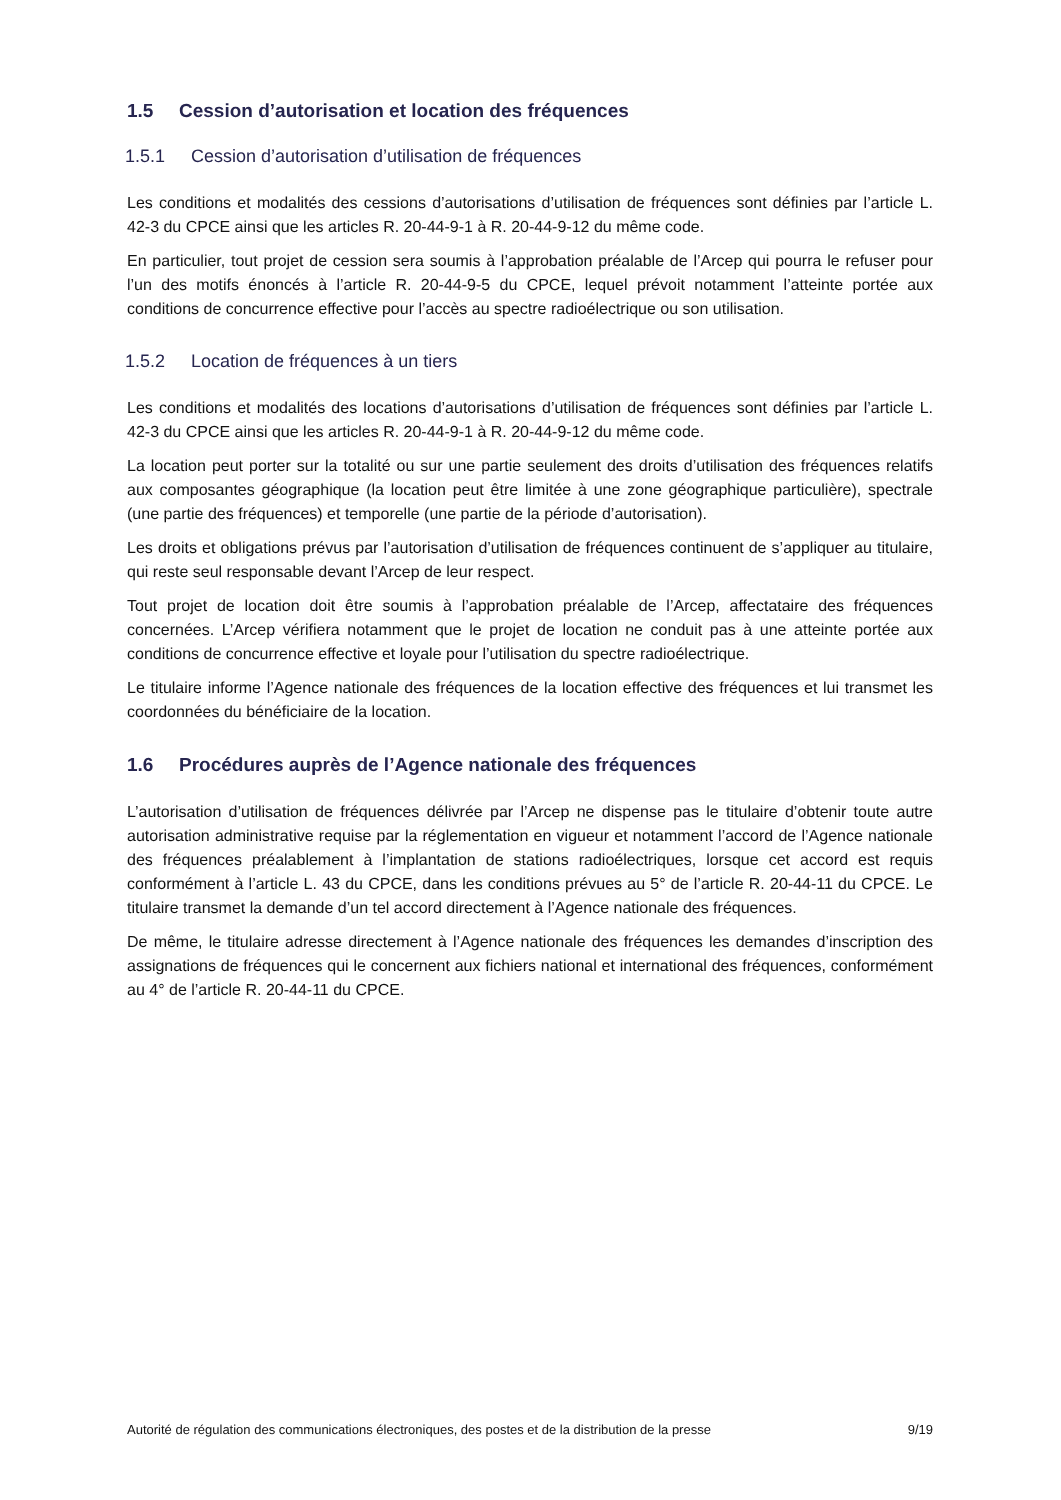1.5 Cession d’autorisation et location des fréquences
1.5.1 Cession d’autorisation d’utilisation de fréquences
Les conditions et modalités des cessions d’autorisations d’utilisation de fréquences sont définies par l’article L. 42-3 du CPCE ainsi que les articles R. 20-44-9-1 à R. 20-44-9-12 du même code.
En particulier, tout projet de cession sera soumis à l’approbation préalable de l’Arcep qui pourra le refuser pour l’un des motifs énoncés à l’article R. 20-44-9-5 du CPCE, lequel prévoit notamment l’atteinte portée aux conditions de concurrence effective pour l’accès au spectre radioélectrique ou son utilisation.
1.5.2 Location de fréquences à un tiers
Les conditions et modalités des locations d’autorisations d’utilisation de fréquences sont définies par l’article L. 42-3 du CPCE ainsi que les articles R. 20-44-9-1 à R. 20-44-9-12 du même code.
La location peut porter sur la totalité ou sur une partie seulement des droits d’utilisation des fréquences relatifs aux composantes géographique (la location peut être limitée à une zone géographique particulière), spectrale (une partie des fréquences) et temporelle (une partie de la période d’autorisation).
Les droits et obligations prévus par l’autorisation d’utilisation de fréquences continuent de s’appliquer au titulaire, qui reste seul responsable devant l’Arcep de leur respect.
Tout projet de location doit être soumis à l’approbation préalable de l’Arcep, affectataire des fréquences concernées. L’Arcep vérifiera notamment que le projet de location ne conduit pas à une atteinte portée aux conditions de concurrence effective et loyale pour l’utilisation du spectre radioélectrique.
Le titulaire informe l’Agence nationale des fréquences de la location effective des fréquences et lui transmet les coordonnées du bénéficiaire de la location.
1.6 Procédures auprès de l’Agence nationale des fréquences
L’autorisation d’utilisation de fréquences délivrée par l’Arcep ne dispense pas le titulaire d’obtenir toute autre autorisation administrative requise par la réglementation en vigueur et notamment l’accord de l’Agence nationale des fréquences préalablement à l’implantation de stations radioélectriques, lorsque cet accord est requis conformément à l’article L. 43 du CPCE, dans les conditions prévues au 5° de l’article R. 20-44-11 du CPCE. Le titulaire transmet la demande d’un tel accord directement à l’Agence nationale des fréquences.
De même, le titulaire adresse directement à l’Agence nationale des fréquences les demandes d’inscription des assignations de fréquences qui le concernent aux fichiers national et international des fréquences, conformément au 4° de l’article R. 20-44-11 du CPCE.
Autorité de régulation des communications électroniques, des postes et de la distribution de la presse 9/19